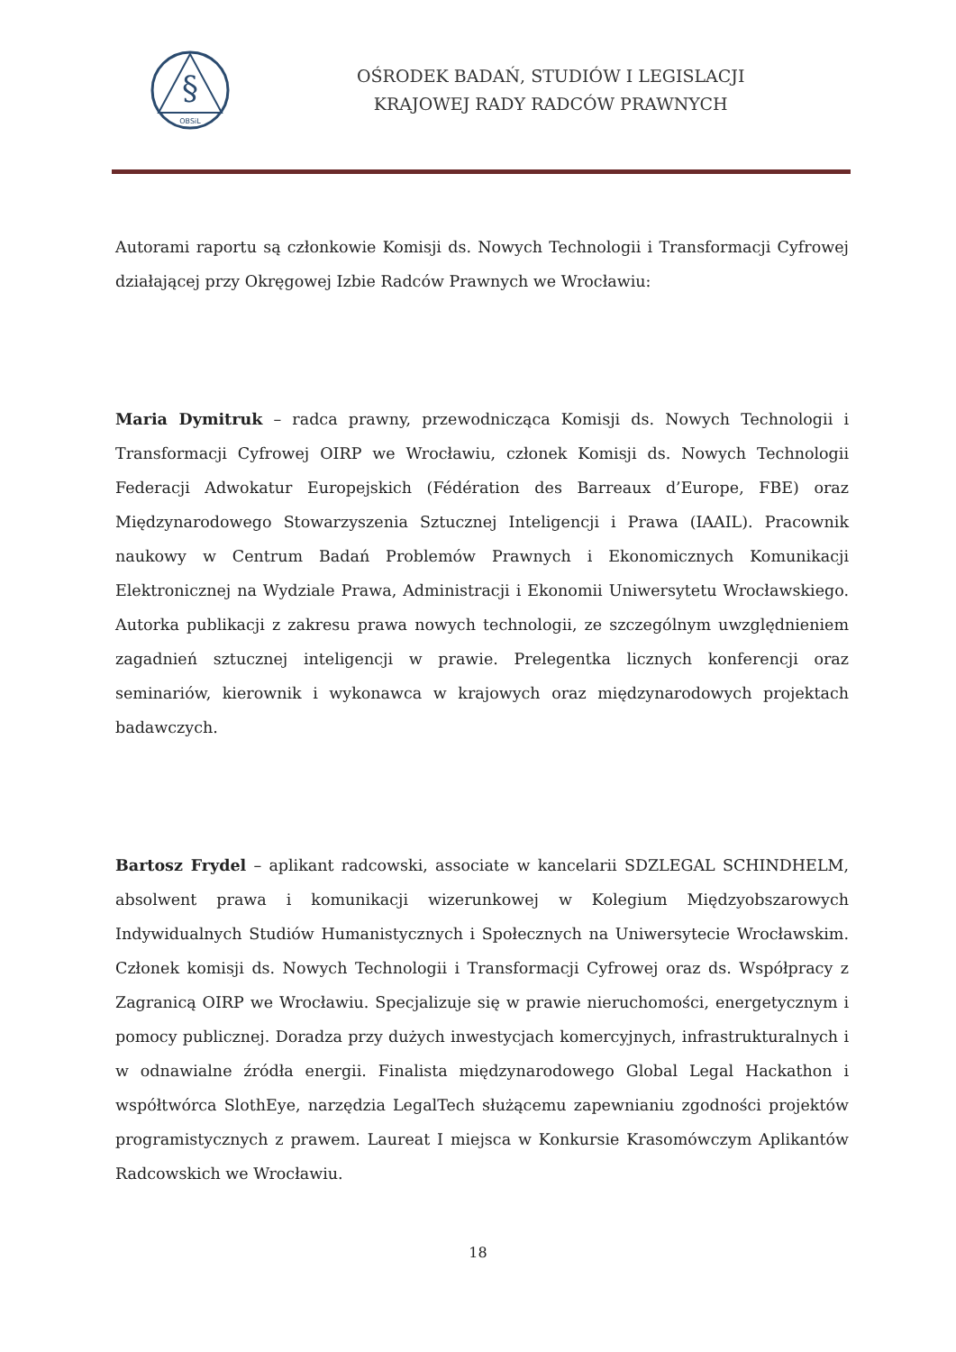§
OBSiL
OŚRODEK BADAŃ, STUDIÓW I LEGISLACJI
KRAJOWEJ RADY RADCÓW PRAWNYCH
Autorami raportu są członkowie Komisji ds. Nowych Technologii i Transformacji Cyfrowej działającej przy Okręgowej Izbie Radców Prawnych we Wrocławiu:
Maria Dymitruk – radca prawny, przewodnicząca Komisji ds. Nowych Technologii i Transformacji Cyfrowej OIRP we Wrocławiu, członek Komisji ds. Nowych Technologii Federacji Adwokatur Europejskich (Fédération des Barreaux d’Europe, FBE) oraz Międzynarodowego Stowarzyszenia Sztucznej Inteligencji i Prawa (IAAIL). Pracownik naukowy w Centrum Badań Problemów Prawnych i Ekonomicznych Komunikacji Elektronicznej na Wydziale Prawa, Administracji i Ekonomii Uniwersytetu Wrocławskiego. Autorka publikacji z zakresu prawa nowych technologii, ze szczególnym uwzględnieniem zagadnień sztucznej inteligencji w prawie. Prelegentka licznych konferencji oraz seminariów, kierownik i wykonawca w krajowych oraz międzynarodowych projektach badawczych.
Bartosz Frydel – aplikant radcowski, associate w kancelarii SDZLEGAL SCHINDHELM, absolwent prawa i komunikacji wizerunkowej w Kolegium Międzyobszarowych Indywidualnych Studiów Humanistycznych i Społecznych na Uniwersytecie Wrocławskim. Członek komisji ds. Nowych Technologii i Transformacji Cyfrowej oraz ds. Współpracy z Zagranicą OIRP we Wrocławiu. Specjalizuje się w prawie nieruchomości, energetycznym i pomocy publicznej. Doradza przy dużych inwestycjach komercyjnych, infrastrukturalnych i w odnawialne źródła energii. Finalista międzynarodowego Global Legal Hackathon i współtwórca SlothEye, narzędzia LegalTech służącemu zapewnianiu zgodności projektów programistycznych z prawem. Laureat I miejsca w Konkursie Krasomówczym Aplikantów Radcowskich we Wrocławiu.
18